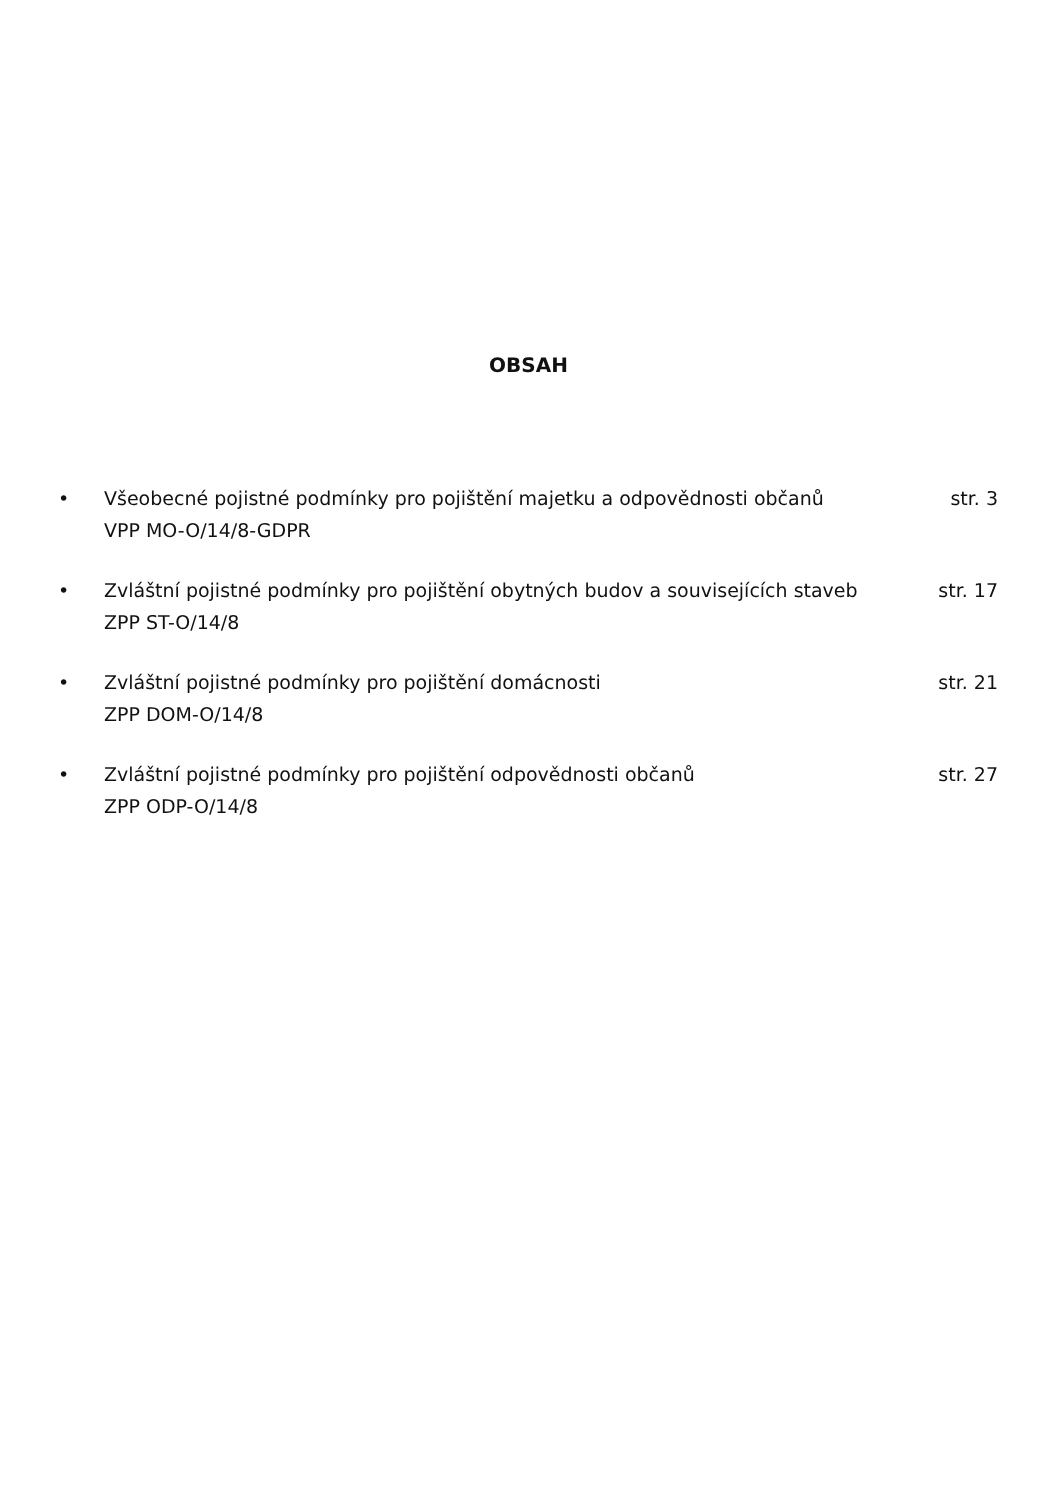OBSAH
• Všeobecné pojistné podmínky pro pojištění majetku a odpovědnosti občanů
VPP MO-O/14/8-GDPR
str. 3
• Zvláštní pojistné podmínky pro pojištění obytných budov a souvisejících staveb
ZPP ST-O/14/8
str. 17
• Zvláštní pojistné podmínky pro pojištění domácnosti
ZPP DOM-O/14/8
str. 21
• Zvláštní pojistné podmínky pro pojištění odpovědnosti občanů
ZPP ODP-O/14/8
str. 27